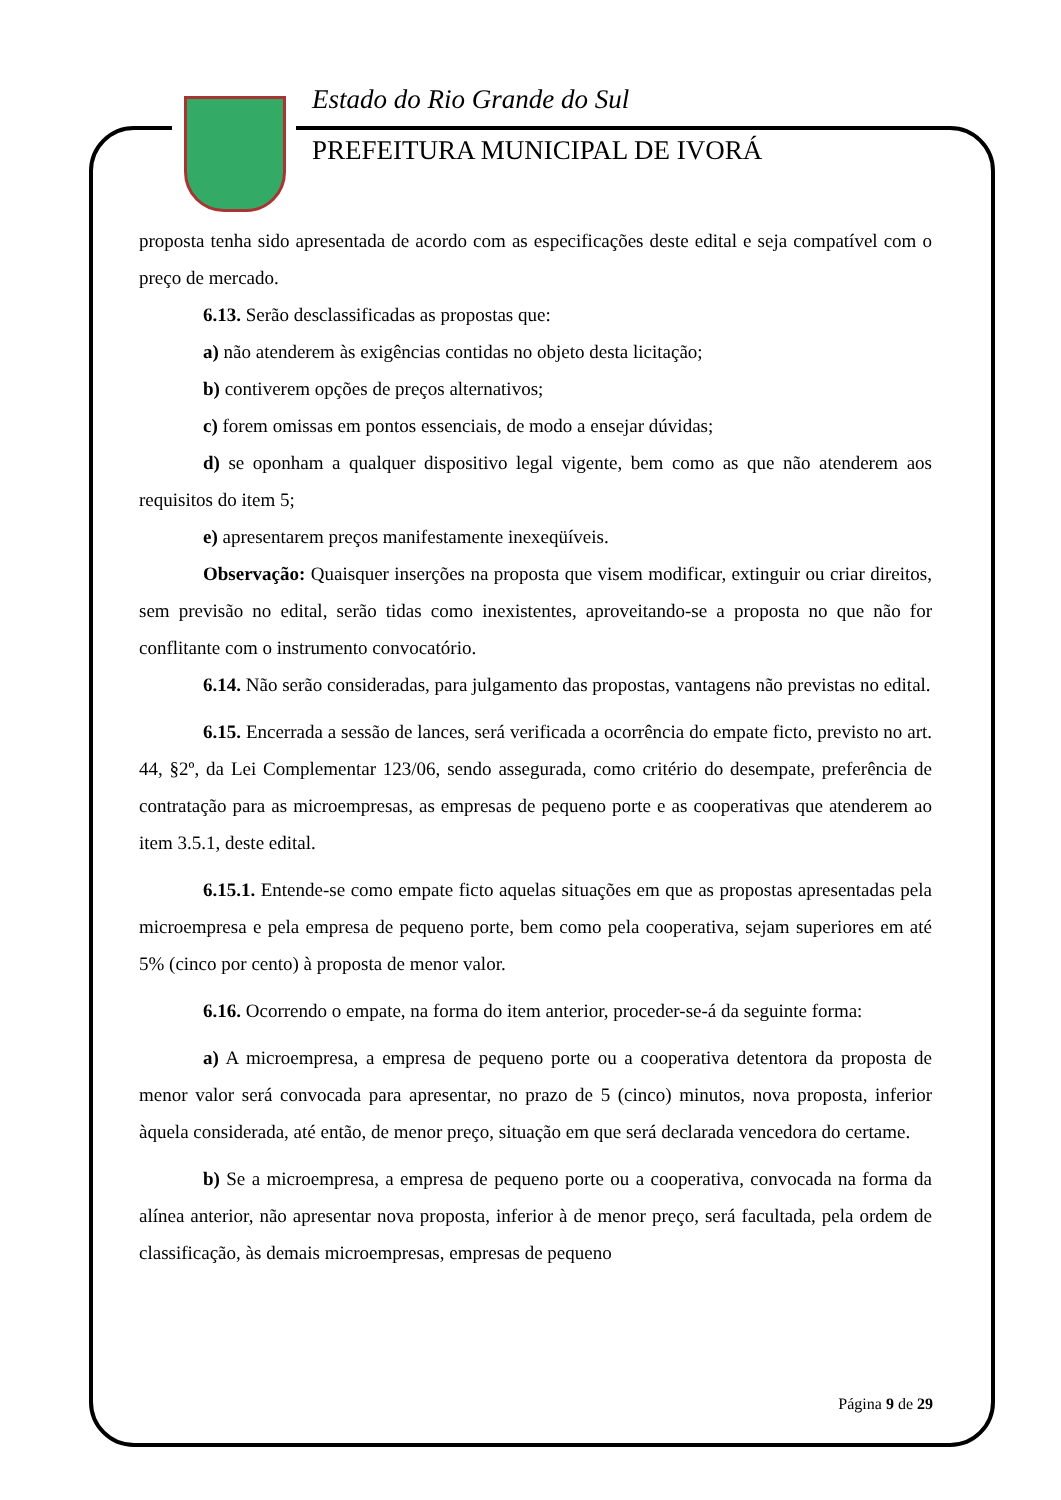Estado do Rio Grande do Sul
PREFEITURA MUNICIPAL DE IVORÁ
proposta tenha sido apresentada de acordo com as especificações deste edital e seja compatível com o preço de mercado.
6.13. Serão desclassificadas as propostas que:
a) não atenderem às exigências contidas no objeto desta licitação;
b) contiverem opções de preços alternativos;
c) forem omissas em pontos essenciais, de modo a ensejar dúvidas;
d) se oponham a qualquer dispositivo legal vigente, bem como as que não atenderem aos requisitos do item 5;
e) apresentarem preços manifestamente inexeqüíveis.
Observação: Quaisquer inserções na proposta que visem modificar, extinguir ou criar direitos, sem previsão no edital, serão tidas como inexistentes, aproveitando-se a proposta no que não for conflitante com o instrumento convocatório.
6.14. Não serão consideradas, para julgamento das propostas, vantagens não previstas no edital.
6.15. Encerrada a sessão de lances, será verificada a ocorrência do empate ficto, previsto no art. 44, §2º, da Lei Complementar 123/06, sendo assegurada, como critério do desempate, preferência de contratação para as microempresas, as empresas de pequeno porte e as cooperativas que atenderem ao item 3.5.1, deste edital.
6.15.1. Entende-se como empate ficto aquelas situações em que as propostas apresentadas pela microempresa e pela empresa de pequeno porte, bem como pela cooperativa, sejam superiores em até 5% (cinco por cento) à proposta de menor valor.
6.16. Ocorrendo o empate, na forma do item anterior, proceder-se-á da seguinte forma:
a) A microempresa, a empresa de pequeno porte ou a cooperativa detentora da proposta de menor valor será convocada para apresentar, no prazo de 5 (cinco) minutos, nova proposta, inferior àquela considerada, até então, de menor preço, situação em que será declarada vencedora do certame.
b) Se a microempresa, a empresa de pequeno porte ou a cooperativa, convocada na forma da alínea anterior, não apresentar nova proposta, inferior à de menor preço, será facultada, pela ordem de classificação, às demais microempresas, empresas de pequeno
Página 9 de 29